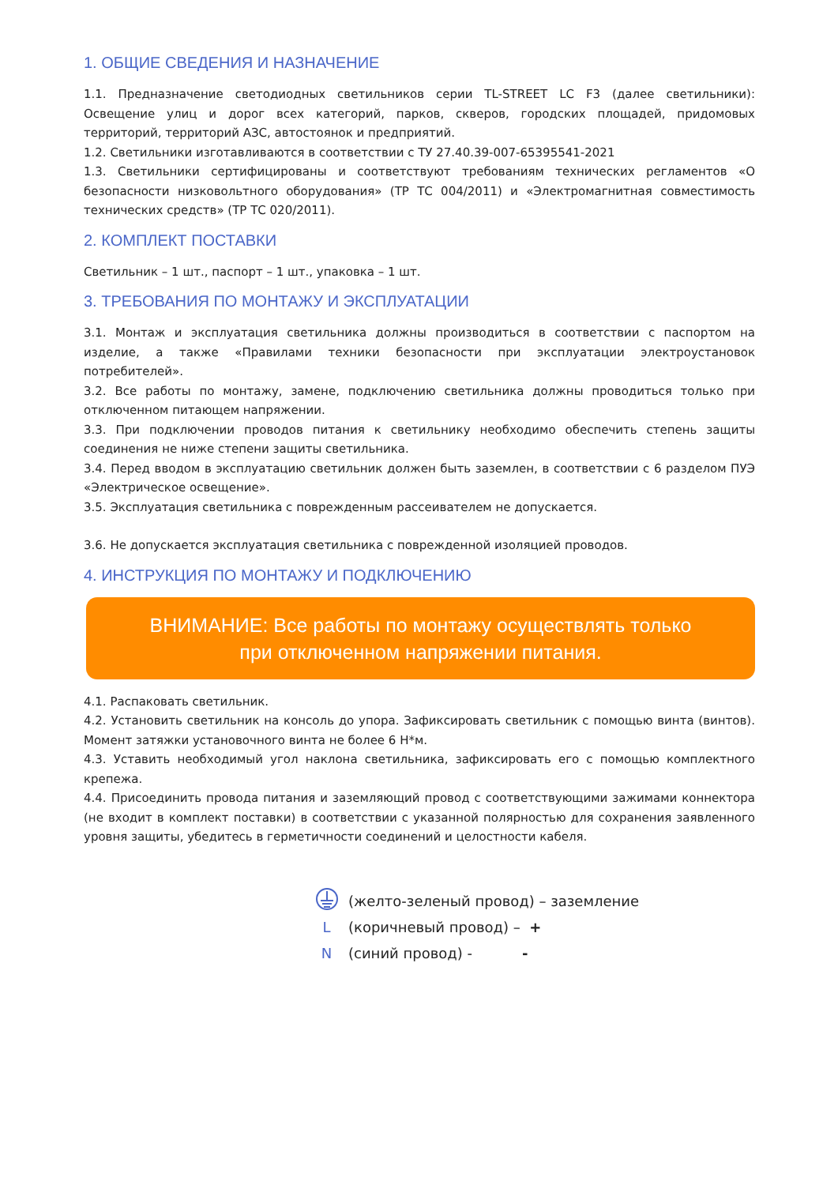1. ОБЩИЕ СВЕДЕНИЯ И НАЗНАЧЕНИЕ
1.1. Предназначение светодиодных светильников серии TL-STREET LC F3 (далее светильники): Освещение улиц и дорог всех категорий, парков, скверов, городских площадей, придомовых территорий, территорий АЗС, автостоянок и предприятий.
1.2. Светильники изготавливаются в соответствии с ТУ 27.40.39-007-65395541-2021
1.3. Светильники сертифицированы и соответствуют требованиям технических регламентов «О безопасности низковольтного оборудования» (ТР ТС 004/2011) и «Электромагнитная совместимость технических средств» (ТР ТС 020/2011).
2. КОМПЛЕКТ ПОСТАВКИ
Светильник – 1 шт., паспорт – 1 шт., упаковка – 1 шт.
3. ТРЕБОВАНИЯ ПО МОНТАЖУ И ЭКСПЛУАТАЦИИ
3.1. Монтаж и эксплуатация светильника должны производиться в соответствии с паспортом на изделие, а также «Правилами техники безопасности при эксплуатации электроустановок потребителей».
3.2. Все работы по монтажу, замене, подключению светильника должны проводиться только при отключенном питающем напряжении.
3.3. При подключении проводов питания к светильнику необходимо обеспечить степень защиты соединения не ниже степени защиты светильника.
3.4. Перед вводом в эксплуатацию светильник должен быть заземлен, в соответствии с 6 разделом ПУЭ «Электрическое освещение».
3.5. Эксплуатация светильника с поврежденным рассеивателем не допускается.
3.6. Не допускается эксплуатация светильника с поврежденной изоляцией проводов.
4. ИНСТРУКЦИЯ ПО МОНТАЖУ И ПОДКЛЮЧЕНИЮ
ВНИМАНИЕ: Все работы по монтажу осуществлять только
при отключенном напряжении питания.
4.1. Распаковать светильник.
4.2. Установить светильник на консоль до упора. Зафиксировать светильник с помощью винта (винтов). Момент затяжки установочного винта не более 6 Н*м.
4.3. Уставить необходимый угол наклона светильника, зафиксировать его с помощью комплектного крепежа.
4.4. Присоединить провода питания и заземляющий провод с соответствующими зажимами коннектора (не входит в комплект поставки) в соответствии с указанной полярностью для сохранения заявленного уровня защиты, убедитесь в герметичности соединений и целостности кабеля.
(желто-зеленый провод) – заземление
L (коричневый провод) – +
N (синий провод) - -